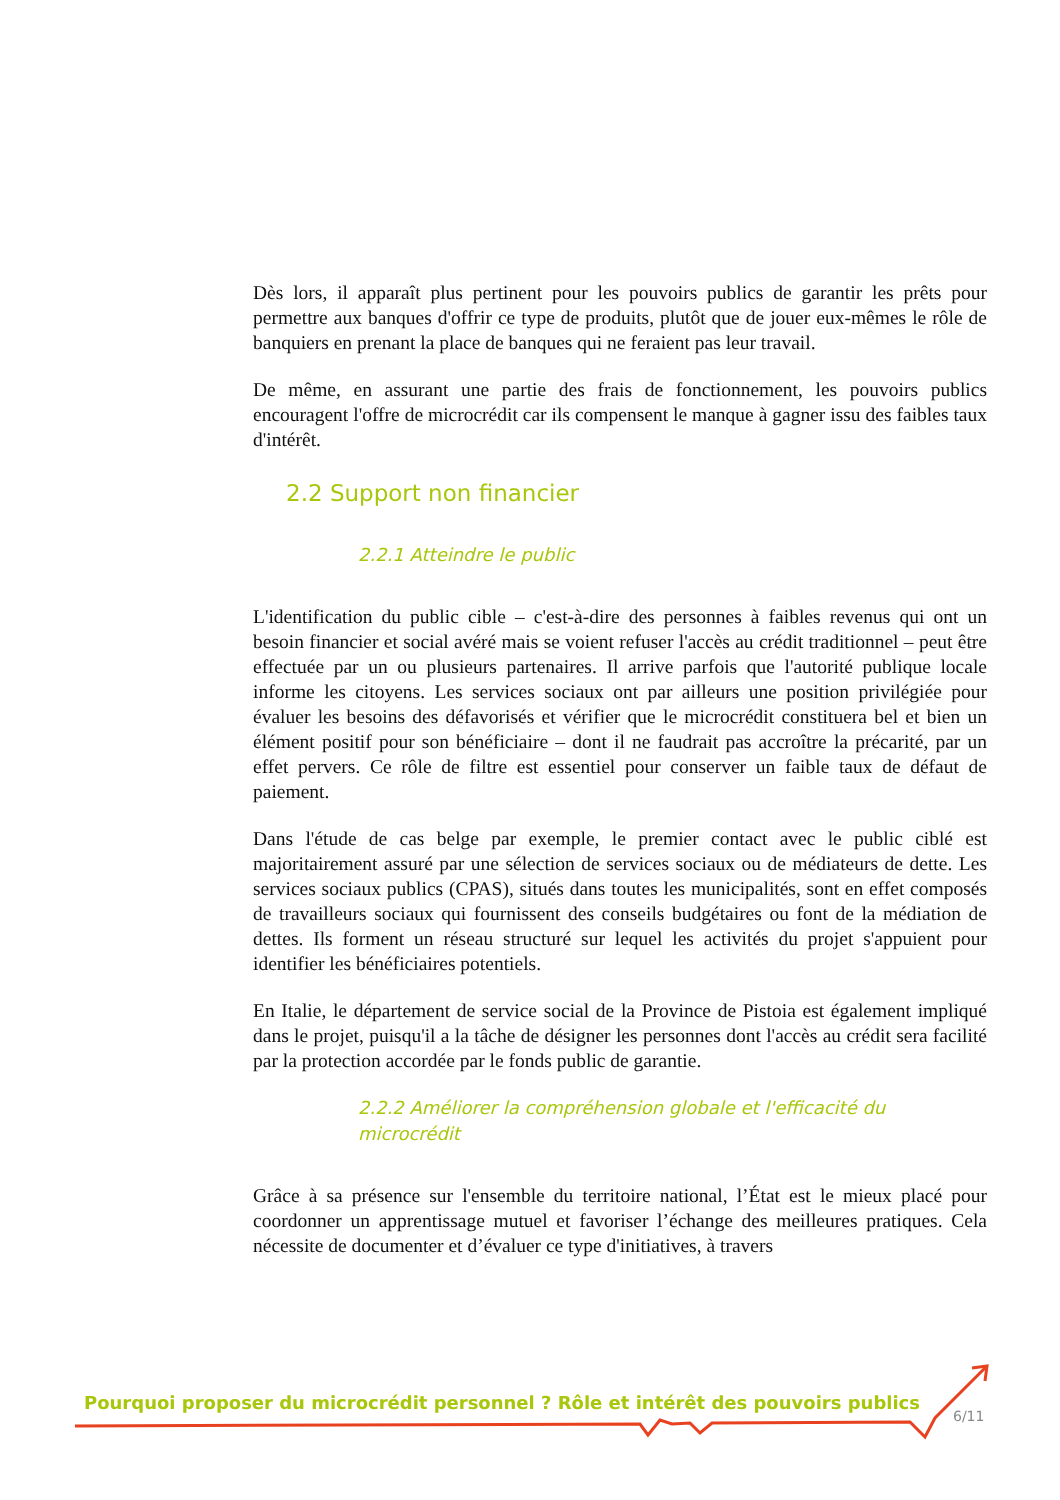Dès lors, il apparaît plus pertinent pour les pouvoirs publics de garantir les prêts pour permettre aux banques d'offrir ce type de produits, plutôt que de jouer eux-mêmes le rôle de banquiers en prenant la place de banques qui ne feraient pas leur travail.
De même, en assurant une partie des frais de fonctionnement, les pouvoirs publics encouragent l'offre de microcrédit car ils compensent le manque à gagner issu des faibles taux d'intérêt.
2.2 Support non financier
2.2.1 Atteindre le public
L'identification du public cible – c'est-à-dire des personnes à faibles revenus qui ont un besoin financier et social avéré mais se voient refuser l'accès au crédit traditionnel – peut être effectuée par un ou plusieurs partenaires. Il arrive parfois que l'autorité publique locale informe les citoyens. Les services sociaux ont par ailleurs une position privilégiée pour évaluer les besoins des défavorisés et vérifier que le microcrédit constituera bel et bien un élément positif pour son bénéficiaire – dont il ne faudrait pas accroître la précarité, par un effet pervers. Ce rôle de filtre est essentiel pour conserver un faible taux de défaut de paiement.
Dans l'étude de cas belge par exemple, le premier contact avec le public ciblé est majoritairement assuré par une sélection de services sociaux ou de médiateurs de dette. Les services sociaux publics (CPAS), situés dans toutes les municipalités, sont en effet composés de travailleurs sociaux qui fournissent des conseils budgétaires ou font de la médiation de dettes. Ils forment un réseau structuré sur lequel les activités du projet s'appuient pour identifier les bénéficiaires potentiels.
En Italie, le département de service social de la Province de Pistoia est également impliqué dans le projet, puisqu'il a la tâche de désigner les personnes dont l'accès au crédit sera facilité par la protection accordée par le fonds public de garantie.
2.2.2 Améliorer la compréhension globale et l'efficacité du microcrédit
Grâce à sa présence sur l'ensemble du territoire national, l’État est le mieux placé pour coordonner un apprentissage mutuel et favoriser l’échange des meilleures pratiques. Cela nécessite de documenter et d’évaluer ce type d'initiatives, à travers
Pourquoi proposer du microcrédit personnel ? Rôle et intérêt des pouvoirs publics
6/11